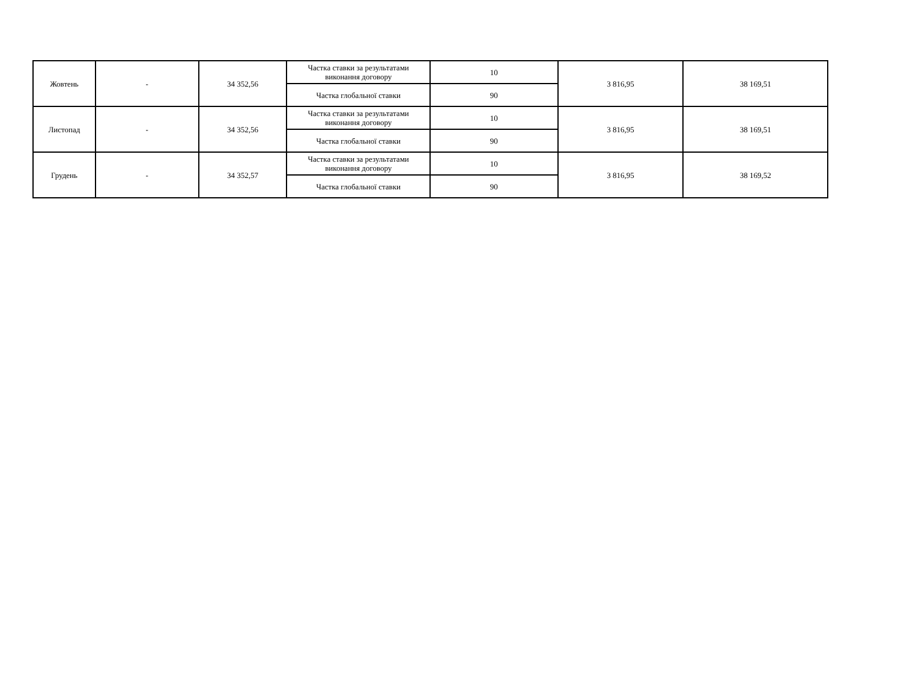| Жовтень | - | 34 352,56 | Частка ставки за результатами виконання договору | 10 | 3 816,95 | 38 169,51 |
| | | | Частка глобальної ставки | 90 | | |
| Листопад | - | 34 352,56 | Частка ставки за результатами виконання договору | 10 | 3 816,95 | 38 169,51 |
| | | | Частка глобальної ставки | 90 | | |
| Грудень | - | 34 352,57 | Частка ставки за результатами виконання договору | 10 | 3 816,95 | 38 169,52 |
| | | | Частка глобальної ставки | 90 | | |